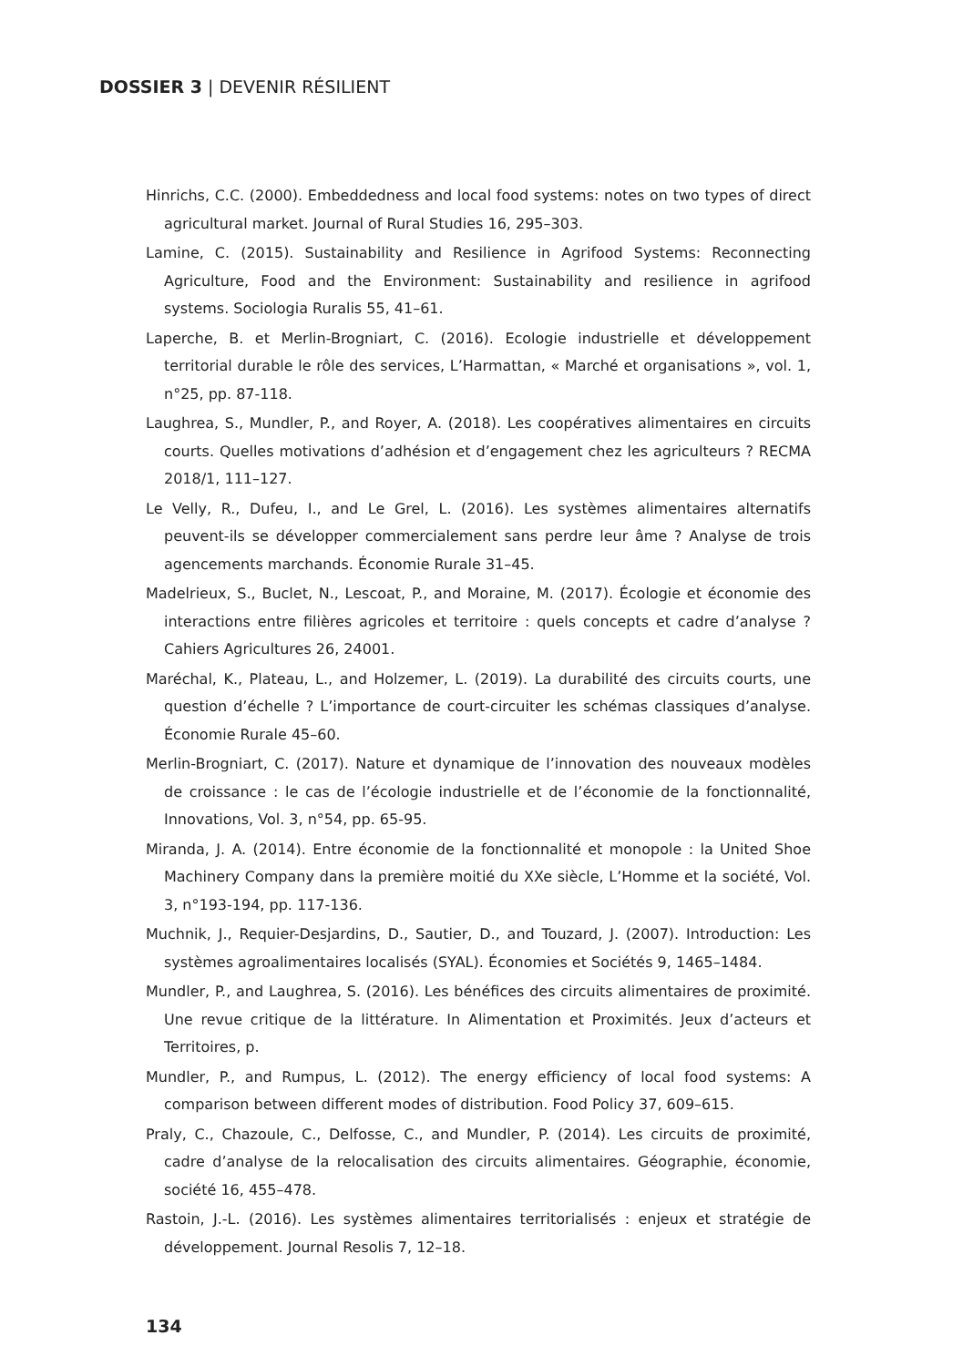DOSSIER 3 | DEVENIR RÉSILIENT
Hinrichs, C.C. (2000). Embeddedness and local food systems: notes on two types of direct agricultural market. Journal of Rural Studies 16, 295–303.
Lamine, C. (2015). Sustainability and Resilience in Agrifood Systems: Reconnecting Agriculture, Food and the Environment: Sustainability and resilience in agrifood systems. Sociologia Ruralis 55, 41–61.
Laperche, B. et Merlin-Brogniart, C. (2016). Ecologie industrielle et développement territorial durable le rôle des services, L’Harmattan, « Marché et organisations », vol. 1, n°25, pp. 87-118.
Laughrea, S., Mundler, P., and Royer, A. (2018). Les coopératives alimentaires en circuits courts. Quelles motivations d’adhésion et d’engagement chez les agriculteurs ? RECMA 2018/1, 111–127.
Le Velly, R., Dufeu, I., and Le Grel, L. (2016). Les systèmes alimentaires alternatifs peuvent-ils se développer commercialement sans perdre leur âme ? Analyse de trois agencements marchands. Économie Rurale 31–45.
Madelrieux, S., Buclet, N., Lescoat, P., and Moraine, M. (2017). Écologie et économie des interactions entre filières agricoles et territoire : quels concepts et cadre d’analyse ? Cahiers Agricultures 26, 24001.
Maréchal, K., Plateau, L., and Holzemer, L. (2019). La durabilité des circuits courts, une question d’échelle ? L’importance de court-circuiter les schémas classiques d’analyse. Économie Rurale 45–60.
Merlin-Brogniart, C. (2017). Nature et dynamique de l’innovation des nouveaux modèles de croissance : le cas de l’écologie industrielle et de l’économie de la fonctionnalité, Innovations, Vol. 3, n°54, pp. 65-95.
Miranda, J. A. (2014). Entre économie de la fonctionnalité et monopole : la United Shoe Machinery Company dans la première moitié du XXe siècle, L’Homme et la société, Vol. 3, n°193-194, pp. 117-136.
Muchnik, J., Requier-Desjardins, D., Sautier, D., and Touzard, J. (2007). Introduction: Les systèmes agroalimentaires localisés (SYAL). Économies et Sociétés 9, 1465–1484.
Mundler, P., and Laughrea, S. (2016). Les bénéfices des circuits alimentaires de proximité. Une revue critique de la littérature. In Alimentation et Proximités. Jeux d’acteurs et Territoires, p.
Mundler, P., and Rumpus, L. (2012). The energy efficiency of local food systems: A comparison between different modes of distribution. Food Policy 37, 609–615.
Praly, C., Chazoule, C., Delfosse, C., and Mundler, P. (2014). Les circuits de proximité, cadre d’analyse de la relocalisation des circuits alimentaires. Géographie, économie, société 16, 455–478.
Rastoin, J.-L. (2016). Les systèmes alimentaires territorialisés : enjeux et stratégie de développement. Journal Resolis 7, 12–18.
134